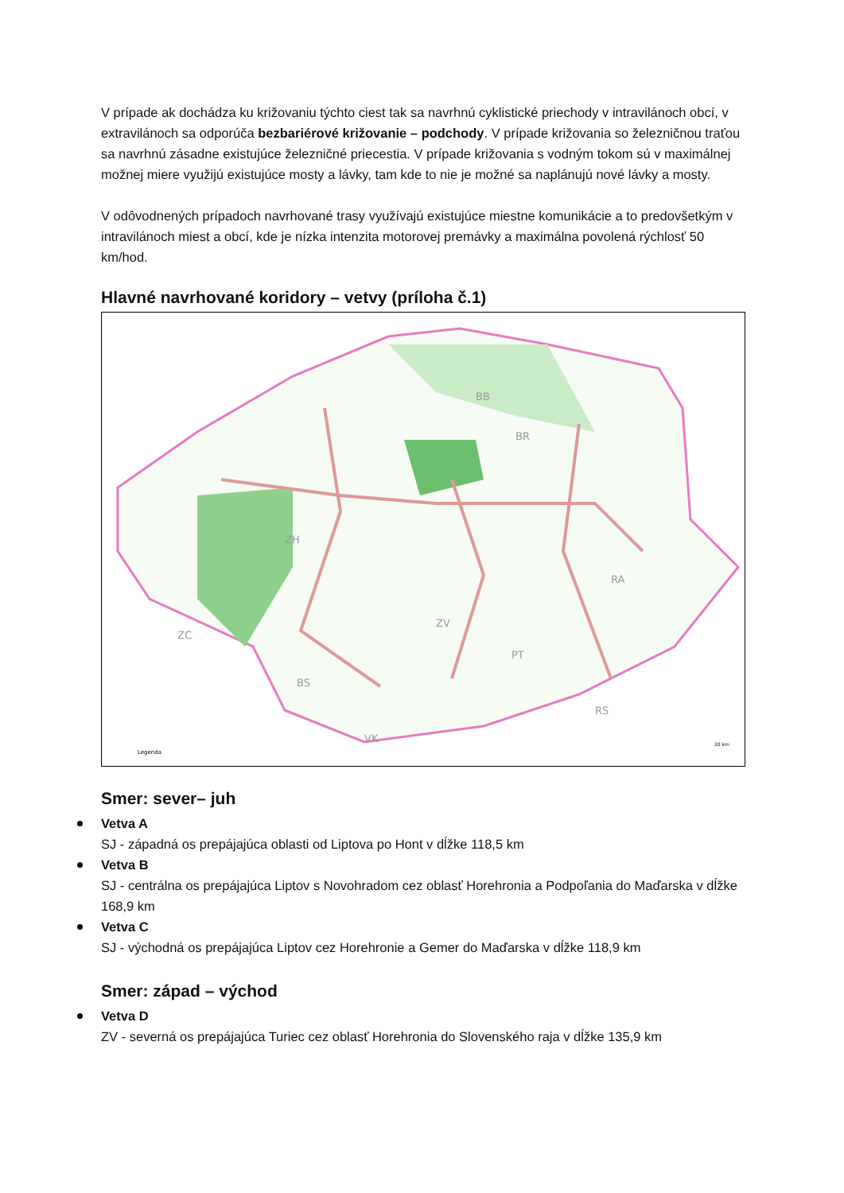V prípade ak dochádza ku križovaniu týchto ciest tak sa navrhnú cyklistické priechody v intravilánoch obcí, v extravilánoch sa odporúča bezbariérové križovanie – podchody. V prípade križovania so železničnou traťou sa navrhnú zásadne existujúce železničné priecestia. V prípade križovania s vodným tokom sú v maximálnej možnej miere využijú existujúce mosty a lávky, tam kde to nie je možné sa naplánujú nové lávky a mosty.
V odôvodnených prípadoch navrhované trasy využívajú existujúce miestne komunikácie a to predovšetkým v intravilánoch miest a obcí, kde je nízka intenzita motorovej premávky a maximálna povolená rýchlosť 50 km/hod.
Hlavné navrhované koridory – vetvy (príloha č.1)
BB
BR
ZH
ZV
PT
RA
ZC
BS
RS
Legenda
VK
20 km
Smer: sever– juh
Vetva A
SJ - západná os prepájajúca oblasti od Liptova po Hont v dĺžke 118,5 km
Vetva B
SJ - centrálna os prepájajúca Liptov s Novohradom cez oblasť Horehronia a Podpoľania do Maďarska v dĺžke 168,9 km
Vetva C
SJ - východná os prepájajúca Liptov cez Horehronie a Gemer do Maďarska v dĺžke 118,9 km
Smer: západ – východ
Vetva D
ZV - severná os prepájajúca Turiec cez oblasť Horehronia do Slovenského raja v dĺžke 135,9 km